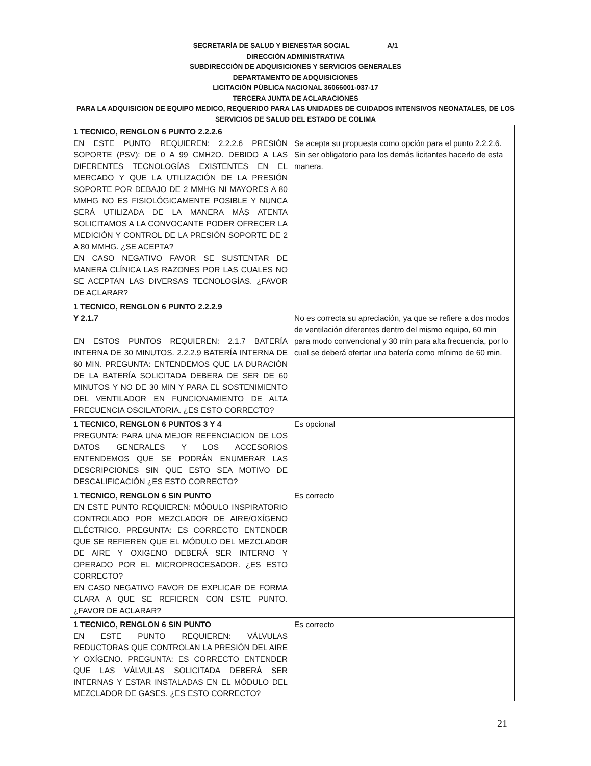SECRETARÍA DE SALUD Y BIENESTAR SOCIAL A/1
DIRECCIÓN ADMINISTRATIVA
SUBDIRECCIÓN DE ADQUISICIONES Y SERVICIOS GENERALES
DEPARTAMENTO DE ADQUISICIONES
LICITACIÓN PÚBLICA NACIONAL 36066001-037-17
TERCERA JUNTA DE ACLARACIONES
PARA LA ADQUISICION DE EQUIPO MEDICO, REQUERIDO PARA LAS UNIDADES DE CUIDADOS INTENSIVOS NEONATALES, DE LOS SERVICIOS DE SALUD DEL ESTADO DE COLIMA
| 1 TECNICO, RENGLON 6 PUNTO 2.2.2.6 EN ESTE PUNTO REQUIEREN: 2.2.2.6 PRESIÓN SOPORTE (PSV): DE 0 A 99 CMH2O. DEBIDO A LAS DIFERENTES TECNOLOGÍAS EXISTENTES EN EL MERCADO Y QUE LA UTILIZACIÓN DE LA PRESIÓN SOPORTE POR DEBAJO DE 2 MMHG NI MAYORES A 80 MMHG NO ES FISIOLÓGICAMENTE POSIBLE Y NUNCA SERÁ UTILIZADA DE LA MANERA MÁS ATENTA SOLICITAMOS A LA CONVOCANTE PODER OFRECER LA MEDICIÓN Y CONTROL DE LA PRESIÓN SOPORTE DE 2 A 80 MMHG. ¿SE ACEPTA? EN CASO NEGATIVO FAVOR SE SUSTENTAR DE MANERA CLÍNICA LAS RAZONES POR LAS CUALES NO SE ACEPTAN LAS DIVERSAS TECNOLOGÍAS. ¿FAVOR DE ACLARAR? | Se acepta su propuesta como opción para el punto 2.2.2.6. Sin ser obligatorio para los demás licitantes hacerlo de esta manera. |
| 1 TECNICO, RENGLON 6 PUNTO 2.2.2.9 Y 2.1.7 EN ESTOS PUNTOS REQUIEREN: 2.1.7 BATERÍA INTERNA DE 30 MINUTOS. 2.2.2.9 BATERÍA INTERNA DE 60 MIN. PREGUNTA: ENTENDEMOS QUE LA DURACIÓN DE LA BATERÍA SOLICITADA DEBERA DE SER DE 60 MINUTOS Y NO DE 30 MIN Y PARA EL SOSTENIMIENTO DEL VENTILADOR EN FUNCIONAMIENTO DE ALTA FRECUENCIA OSCILATORIA. ¿ES ESTO CORRECTO? | No es correcta su apreciación, ya que se refiere a dos modos de ventilación diferentes dentro del mismo equipo, 60 min para modo convencional y 30 min para alta frecuencia, por lo cual se deberá ofertar una batería como mínimo de 60 min. |
| 1 TECNICO, RENGLON 6 PUNTOS 3 Y 4 PREGUNTA: PARA UNA MEJOR REFENCIACION DE LOS DATOS GENERALES Y LOS ACCESORIOS ENTENDEMOS QUE SE PODRÁN ENUMERAR LAS DESCRIPCIONES SIN QUE ESTO SEA MOTIVO DE DESCALIFICACIÓN ¿ES ESTO CORRECTO? | Es opcional |
| 1 TECNICO, RENGLON 6 SIN PUNTO EN ESTE PUNTO REQUIEREN: MÓDULO INSPIRATORIO CONTROLADO POR MEZCLADOR DE AIRE/OXÍGENO ELÉCTRICO. PREGUNTA: ES CORRECTO ENTENDER QUE SE REFIEREN QUE EL MÓDULO DEL MEZCLADOR DE AIRE Y OXIGENO DEBERÁ SER INTERNO Y OPERADO POR EL MICROPROCESADOR. ¿ES ESTO CORRECTO? EN CASO NEGATIVO FAVOR DE EXPLICAR DE FORMA CLARA A QUE SE REFIEREN CON ESTE PUNTO. ¿FAVOR DE ACLARAR? | Es correcto |
| 1 TECNICO, RENGLON 6 SIN PUNTO EN ESTE PUNTO REQUIEREN: VÁLVULAS REDUCTORAS QUE CONTROLAN LA PRESIÓN DEL AIRE Y OXÍGENO. PREGUNTA: ES CORRECTO ENTENDER QUE LAS VÁLVULAS SOLICITADA DEBERÁ SER INTERNAS Y ESTAR INSTALADAS EN EL MÓDULO DEL MEZCLADOR DE GASES. ¿ES ESTO CORRECTO? | Es correcto |
21